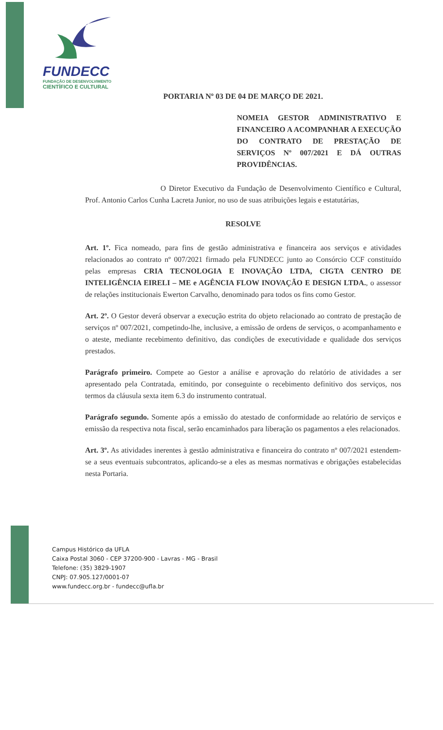FUNDECC
FUNDAÇÃO DE DESENVOLVIMENTO
CIENTÍFICO E CULTURAL
PORTARIA Nº 03 DE 04 DE MARÇO DE 2021.
NOMEIA GESTOR ADMINISTRATIVO E FINANCEIRO A ACOMPANHAR A EXECUÇÃO DO CONTRATO DE PRESTAÇÃO DE SERVIÇOS Nº 007/2021 E DÁ OUTRAS PROVIDÊNCIAS.
O Diretor Executivo da Fundação de Desenvolvimento Científico e Cultural, Prof. Antonio Carlos Cunha Lacreta Junior, no uso de suas atribuições legais e estatutárias,
RESOLVE
Art. 1º. Fica nomeado, para fins de gestão administrativa e financeira aos serviços e atividades relacionados ao contrato nº 007/2021 firmado pela FUNDECC junto ao Consórcio CCF constituído pelas empresas CRIA TECNOLOGIA E INOVAÇÃO LTDA, CIGTA CENTRO DE INTELIGÊNCIA EIRELI – ME e AGÊNCIA FLOW INOVAÇÃO E DESIGN LTDA., o assessor de relações institucionais Ewerton Carvalho, denominado para todos os fins como Gestor.
Art. 2º. O Gestor deverá observar a execução estrita do objeto relacionado ao contrato de prestação de serviços nº 007/2021, competindo-lhe, inclusive, a emissão de ordens de serviços, o acompanhamento e o ateste, mediante recebimento definitivo, das condições de executividade e qualidade dos serviços prestados.
Parágrafo primeiro. Compete ao Gestor a análise e aprovação do relatório de atividades a ser apresentado pela Contratada, emitindo, por conseguinte o recebimento definitivo dos serviços, nos termos da cláusula sexta item 6.3 do instrumento contratual.
Parágrafo segundo. Somente após a emissão do atestado de conformidade ao relatório de serviços e emissão da respectiva nota fiscal, serão encaminhados para liberação os pagamentos a eles relacionados.
Art. 3º. As atividades inerentes à gestão administrativa e financeira do contrato nº 007/2021 estendem-se a seus eventuais subcontratos, aplicando-se a eles as mesmas normativas e obrigações estabelecidas nesta Portaria.
Campus Histórico da UFLA
Caixa Postal 3060 - CEP 37200-900 - Lavras - MG - Brasil
Telefone: (35) 3829-1907
CNPJ: 07.905.127/0001-07
www.fundecc.org.br - fundecc@ufla.br